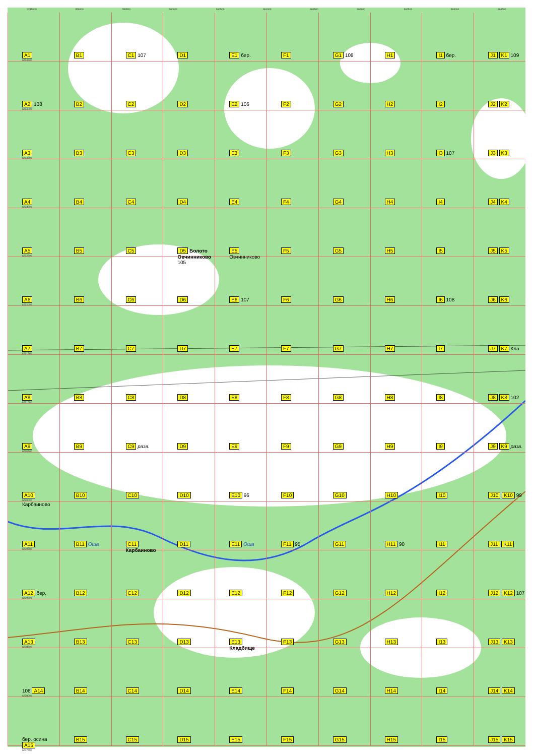6235000 359000 359500 360000 360500 361000 361500 362000 362500 363000 363500
A1
6234500
B1
C1 107
D1
E1 бер.
F1
G1 108
H1
I1 бер.
J1 K1 109
A2 108
6234000
B2
C2
D2
E2 106
F2
G2
H2
I2
J2 K2
A3
6233500
B3
C3
D3
E3
F3
G3
H3
I3 107
J3 K3
A4
6233000
B4
C4
D4
E4
F4
G4
H4
I4
J4 K4
A5
6232500
B5
C5
D5 Болото Овчинниково 105
E5 Овчинниково
F5
G5
H5
I5
J5 K5
A6
6232000
B6
C6
D6
E6 107
F6
G6
H6
I6 108
J6 K6
A7
6231500
B7
C7
D7
E7
F7
G7
H7
I7
J7 K7 Кла
A8
6231000
B8
C8
D8
E8
F8
G8
H8
I8
J8 K8 102
A9
6230500
B9
C9 разв.
D9
E9
F9
G9
H9
I9
J9 K9 разв.
A10
6230000
Карбаиново
B10
C10
D10
E10 96
F10
G10
H10
I10
J10 K10 99
A11
6229500
B11 Оша
C11 Карбаиново
D11
E11 Оша
F11 95
G11
H11 90
I11
J11 K11
A12 бер.
6229000
B12
C12
D12
E12
F12
G12
H12
I12
J12 K12 107
A13
6228500
B13
C13
D13
E13 Кладбище
F13
G13
H13
I13
J13 K13
106 A14
6228000
B14
C14
D14
E14
F14
G14
H14
I14
J14 K14
бер. осина A15
6227500
B15
C15
D15
E15
F15
G15
H15
I15
J15 K15